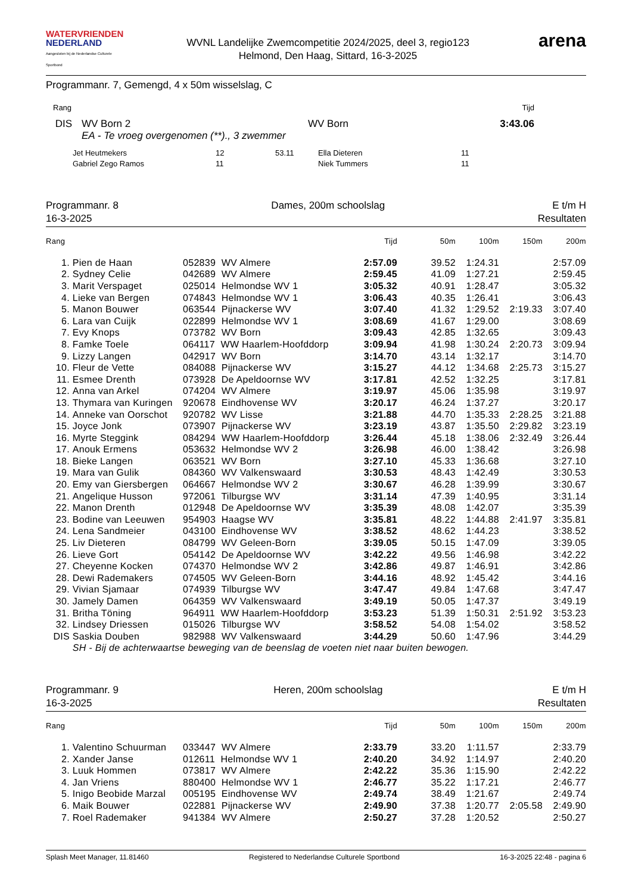WATERVRIENDEN
NEDERLAND
Aangesloten bij de Nederlandse Culturele Sportbond
WVNL Landelijke Zwemcompetitie 2024/2025, deel 3, regio123
Helmond, Den Haag, Sittard, 16-3-2025
arena
Programmanr. 7, Gemengd, 4 x 50m wisselslag, C
| Rang | Tijd |
| DIS | WV Born 2 | WV Born | 3:43.06 |
| | EA - Te vroeg overgenomen (**)., 3 zwemmer | | |
| Jet Heutmekers | 12 | 53.11 | Ella Dieteren | 11 |
| Gabriel Zego Ramos | 11 | | Niek Tummers | 11 |
Programmanr. 8
16-3-2025
Dames, 200m schoolslag E t/m H
Resultaten
| Rang | | | Tijd | 50m | 100m | 150m | 200m |
| --- | --- | --- | --- | --- | --- | --- | --- |
| 1. | Pien de Haan | 052839 WV Almere | 2:57.09 | 39.52 | 1:24.31 | | 2:57.09 |
| 2. | Sydney Celie | 042689 WV Almere | 2:59.45 | 41.09 | 1:27.21 | | 2:59.45 |
| 3. | Marit Verspaget | 025014 Helmondse WV 1 | 3:05.32 | 40.91 | 1:28.47 | | 3:05.32 |
| 4. | Lieke van Bergen | 074843 Helmondse WV 1 | 3:06.43 | 40.35 | 1:26.41 | | 3:06.43 |
| 5. | Manon Bouwer | 063544 Pijnackerse WV | 3:07.40 | 41.32 | 1:29.52 | 2:19.33 | 3:07.40 |
| 6. | Lara van Cuijk | 022899 Helmondse WV 1 | 3:08.69 | 41.67 | 1:29.00 | | 3:08.69 |
| 7. | Evy Knops | 073782 WV Born | 3:09.43 | 42.85 | 1:32.65 | | 3:09.43 |
| 8. | Famke Toele | 064117 WW Haarlem-Hoofddorp | 3:09.94 | 41.98 | 1:30.24 | 2:20.73 | 3:09.94 |
| 9. | Lizzy Langen | 042917 WV Born | 3:14.70 | 43.14 | 1:32.17 | | 3:14.70 |
| 10. | Fleur de Vette | 084088 Pijnackerse WV | 3:15.27 | 44.12 | 1:34.68 | 2:25.73 | 3:15.27 |
| 11. | Esmee Drenth | 073928 De Apeldoornse WV | 3:17.81 | 42.52 | 1:32.25 | | 3:17.81 |
| 12. | Anna van Arkel | 074204 WV Almere | 3:19.97 | 45.06 | 1:35.98 | | 3:19.97 |
| 13. | Thymara van Kuringen | 920678 Eindhovense WV | 3:20.17 | 46.24 | 1:37.27 | | 3:20.17 |
| 14. | Anneke van Oorschot | 920782 WV Lisse | 3:21.88 | 44.70 | 1:35.33 | 2:28.25 | 3:21.88 |
| 15. | Joyce Jonk | 073907 Pijnackerse WV | 3:23.19 | 43.87 | 1:35.50 | 2:29.82 | 3:23.19 |
| 16. | Myrte Steggink | 084294 WW Haarlem-Hoofddorp | 3:26.44 | 45.18 | 1:38.06 | 2:32.49 | 3:26.44 |
| 17. | Anouk Ermens | 053632 Helmondse WV 2 | 3:26.98 | 46.00 | 1:38.42 | | 3:26.98 |
| 18. | Bieke Langen | 063521 WV Born | 3:27.10 | 45.33 | 1:36.68 | | 3:27.10 |
| 19. | Mara van Gulik | 084360 WV Valkenswaard | 3:30.53 | 48.43 | 1:42.49 | | 3:30.53 |
| 20. | Emy van Giersbergen | 064667 Helmondse WV 2 | 3:30.67 | 46.28 | 1:39.99 | | 3:30.67 |
| 21. | Angelique Husson | 972061 Tilburgse WV | 3:31.14 | 47.39 | 1:40.95 | | 3:31.14 |
| 22. | Manon Drenth | 012948 De Apeldoornse WV | 3:35.39 | 48.08 | 1:42.07 | | 3:35.39 |
| 23. | Bodine van Leeuwen | 954903 Haagse WV | 3:35.81 | 48.22 | 1:44.88 | 2:41.97 | 3:35.81 |
| 24. | Lena Sandmeier | 043100 Eindhovense WV | 3:38.52 | 48.62 | 1:44.23 | | 3:38.52 |
| 25. | Liv Dieteren | 084799 WV Geleen-Born | 3:39.05 | 50.15 | 1:47.09 | | 3:39.05 |
| 26. | Lieve Gort | 054142 De Apeldoornse WV | 3:42.22 | 49.56 | 1:46.98 | | 3:42.22 |
| 27. | Cheyenne Kocken | 074370 Helmondse WV 2 | 3:42.86 | 49.87 | 1:46.91 | | 3:42.86 |
| 28. | Dewi Rademakers | 074505 WV Geleen-Born | 3:44.16 | 48.92 | 1:45.42 | | 3:44.16 |
| 29. | Vivian Sjamaar | 074939 Tilburgse WV | 3:47.47 | 49.84 | 1:47.68 | | 3:47.47 |
| 30. | Jamely Damen | 064359 WV Valkenswaard | 3:49.19 | 50.05 | 1:47.37 | | 3:49.19 |
| 31. | Britha Töning | 964911 WW Haarlem-Hoofddorp | 3:53.23 | 51.39 | 1:50.31 | 2:51.92 | 3:53.23 |
| 32. | Lindsey Driessen | 015026 Tilburgse WV | 3:58.52 | 54.08 | 1:54.02 | | 3:58.52 |
| DIS | Saskia Douben | 982988 WV Valkenswaard | 3:44.29 | 50.60 | 1:47.96 | | 3:44.29 |
| | SH - Bij de achterwaartse beweging van de beenslag de voeten niet naar buiten bewogen. | | | | | | |
Programmanr. 9
16-3-2025
Heren, 200m schoolslag E t/m H
Resultaten
| Rang | | | Tijd | 50m | 100m | 150m | 200m |
| --- | --- | --- | --- | --- | --- | --- | --- |
| 1. | Valentino Schuurman | 033447 WV Almere | 2:33.79 | 33.20 | 1:11.57 | | 2:33.79 |
| 2. | Xander Janse | 012611 Helmondse WV 1 | 2:40.20 | 34.92 | 1:14.97 | | 2:40.20 |
| 3. | Luuk Hommen | 073817 WV Almere | 2:42.22 | 35.36 | 1:15.90 | | 2:42.22 |
| 4. | Jan Vriens | 880400 Helmondse WV 1 | 2:46.77 | 35.22 | 1:17.21 | | 2:46.77 |
| 5. | Inigo Beobide Marzal | 005195 Eindhovense WV | 2:49.74 | 38.49 | 1:21.67 | | 2:49.74 |
| 6. | Maik Bouwer | 022881 Pijnackerse WV | 2:49.90 | 37.38 | 1:20.77 | 2:05.58 | 2:49.90 |
| 7. | Roel Rademaker | 941384 WV Almere | 2:50.27 | 37.28 | 1:20.52 | | 2:50.27 |
Splash Meet Manager, 11.81460 Registered to Nederlandse Culturele Sportbond 16-3-2025 22:48 - pagina 6